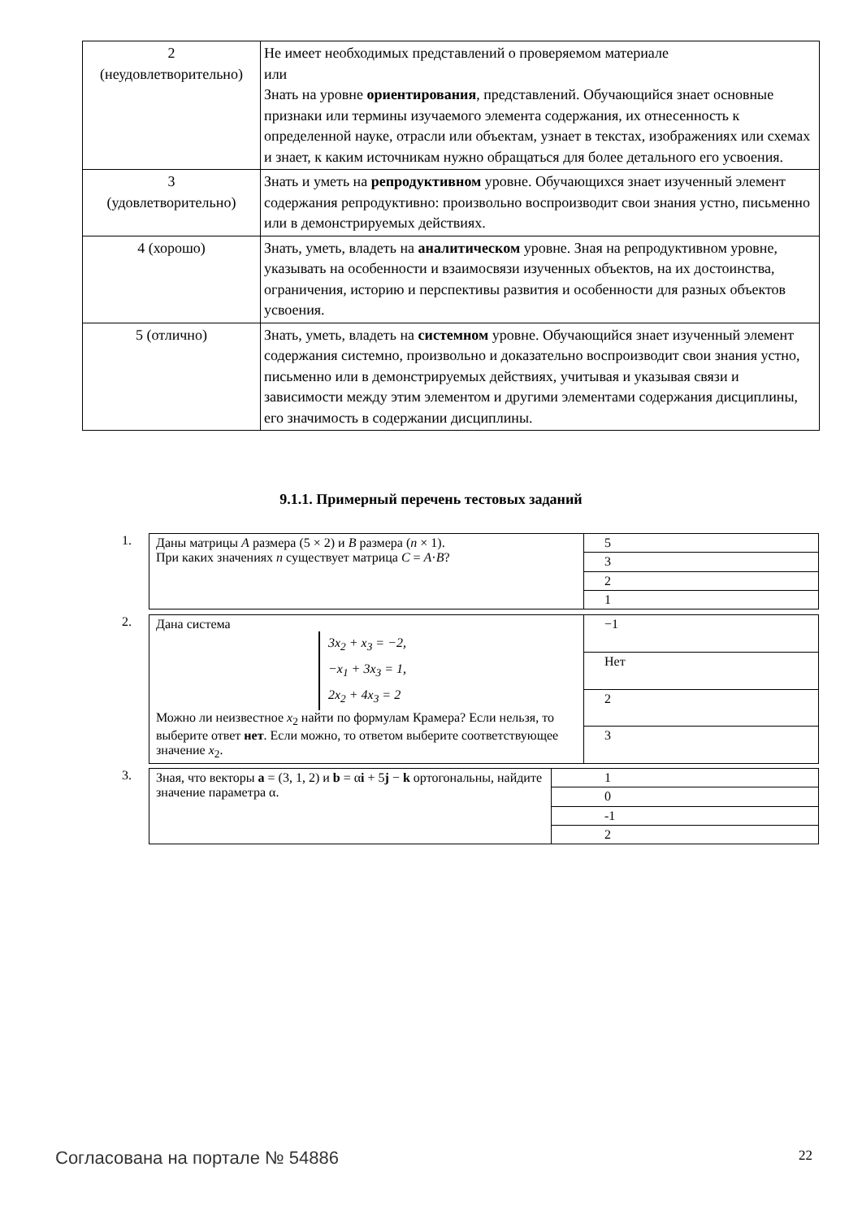| 2 (неудовлетворительно) | Не имеет необходимых представлений о проверяемом материале или Знать на уровне ориентирования , представлений. Обучающийся знает основные признаки или термины изучаемого элемента содержания, их отнесенность к определенной науке, отрасли или объектам, узнает в текстах, изображениях или схемах и знает, к каким источникам нужно обращаться для более детального его усвоения. |
| 3 (удовлетворительно) | Знать и уметь на репродуктивном уровне. Обучающихся знает изученный элемент содержания репродуктивно: произвольно воспроизводит свои знания устно, письменно или в демонстрируемых действиях. |
| 4 (хорошо) | Знать, уметь, владеть на аналитическом уровне. Зная на репродуктивном уровне, указывать на особенности и взаимосвязи изученных объектов, на их достоинства, ограничения, историю и перспективы развития и особенности для разных объектов усвоения. |
| 5 (отлично) | Знать, уметь, владеть на системном уровне. Обучающийся знает изученный элемент содержания системно, произвольно и доказательно воспроизводит свои знания устно, письменно или в демонстрируемых действиях, учитывая и указывая связи и зависимости между этим элементом и другими элементами содержания дисциплины, его значимость в содержании дисциплины. |
9.1.1. Примерный перечень тестовых заданий
1.
| Даны матрицы A размера (5 × 2) и B размера ( n × 1). При каких значениях n существует матрица C = A · B ? | 5 |
| | 3 |
| | 2 |
| | 1 |
2.
| Дана система 3x<sub>2</sub> + x<sub>3</sub> = −2, −x<sub>1</sub> + 3x<sub>3</sub> = 1, 2x<sub>2</sub> + 4x<sub>3</sub> = 2 Можно ли неизвестное x<sub>2</sub> найти по формулам Крамера? Если нельзя, то выберите ответ нет . Если можно, то ответом выберите соответствующее значение x<sub>2</sub>. | −1 |
| | Нет |
| | 2 |
| | 3 |
3.
| Зная, что векторы a = (3, 1, 2) и b = α i + 5 j − k ортогональны, найдите значение параметра α. | 1 |
| | 0 |
| | -1 |
| | 2 |
Согласована на портале № 54886 22